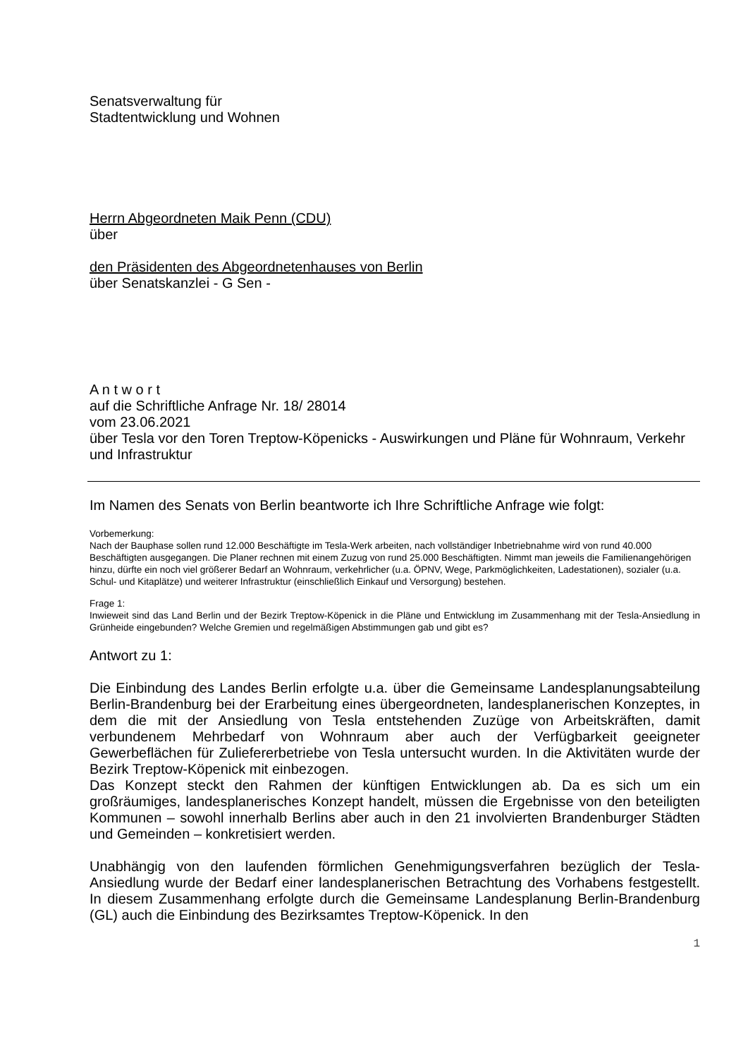Senatsverwaltung für
Stadtentwicklung und Wohnen
Herrn Abgeordneten Maik Penn (CDU)
über
den Präsidenten des Abgeordnetenhauses von Berlin
über Senatskanzlei - G Sen -
A n t w o r t
auf die Schriftliche Anfrage Nr. 18/ 28014
vom 23.06.2021
über Tesla vor den Toren Treptow-Köpenicks - Auswirkungen und Pläne für Wohnraum, Verkehr und Infrastruktur
Im Namen des Senats von Berlin beantworte ich Ihre Schriftliche Anfrage wie folgt:
Vorbemerkung:
Nach der Bauphase sollen rund 12.000 Beschäftigte im Tesla-Werk arbeiten, nach vollständiger Inbetriebnahme wird von rund 40.000 Beschäftigten ausgegangen. Die Planer rechnen mit einem Zuzug von rund 25.000 Beschäftigten. Nimmt man jeweils die Familienangehörigen hinzu, dürfte ein noch viel größerer Bedarf an Wohnraum, verkehrlicher (u.a. ÖPNV, Wege, Parkmöglichkeiten, Ladestationen), sozialer (u.a. Schul- und Kitaplätze) und weiterer Infrastruktur (einschließlich Einkauf und Versorgung) bestehen.
Frage 1:
Inwieweit sind das Land Berlin und der Bezirk Treptow-Köpenick in die Pläne und Entwicklung im Zusammenhang mit der Tesla-Ansiedlung in Grünheide eingebunden? Welche Gremien und regelmäßigen Abstimmungen gab und gibt es?
Antwort zu 1:
Die Einbindung des Landes Berlin erfolgte u.a. über die Gemeinsame Landesplanungsabteilung Berlin-Brandenburg bei der Erarbeitung eines übergeordneten, landesplanerischen Konzeptes, in dem die mit der Ansiedlung von Tesla entstehenden Zuzüge von Arbeitskräften, damit verbundenem Mehrbedarf von Wohnraum aber auch der Verfügbarkeit geeigneter Gewerbeflächen für Zuliefererbetriebe von Tesla untersucht wurden. In die Aktivitäten wurde der Bezirk Treptow-Köpenick mit einbezogen.
Das Konzept steckt den Rahmen der künftigen Entwicklungen ab. Da es sich um ein großräumiges, landesplanerisches Konzept handelt, müssen die Ergebnisse von den beteiligten Kommunen – sowohl innerhalb Berlins aber auch in den 21 involvierten Brandenburger Städten und Gemeinden – konkretisiert werden.
Unabhängig von den laufenden förmlichen Genehmigungsverfahren bezüglich der Tesla-Ansiedlung wurde der Bedarf einer landesplanerischen Betrachtung des Vorhabens festgestellt. In diesem Zusammenhang erfolgte durch die Gemeinsame Landesplanung Berlin-Brandenburg (GL) auch die Einbindung des Bezirksamtes Treptow-Köpenick. In den
1